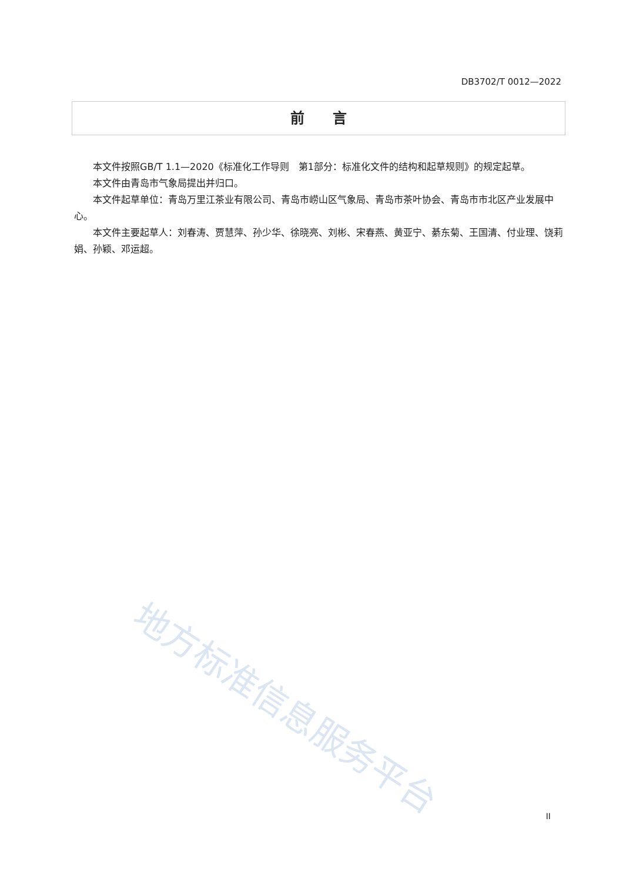DB3702/T 0012—2022
前　　言
本文件按照GB/T 1.1—2020《标准化工作导则　第1部分：标准化文件的结构和起草规则》的规定起草。
本文件由青岛市气象局提出并归口。
本文件起草单位：青岛万里江茶业有限公司、青岛市崂山区气象局、青岛市茶叶协会、青岛市市北区产业发展中心。
本文件主要起草人：刘春涛、贾慧萍、孙少华、徐晓亮、刘彬、宋春燕、黄亚宁、綦东菊、王国清、付业理、饶莉娟、孙颖、邓运超。
地方标准信息服务平台
II